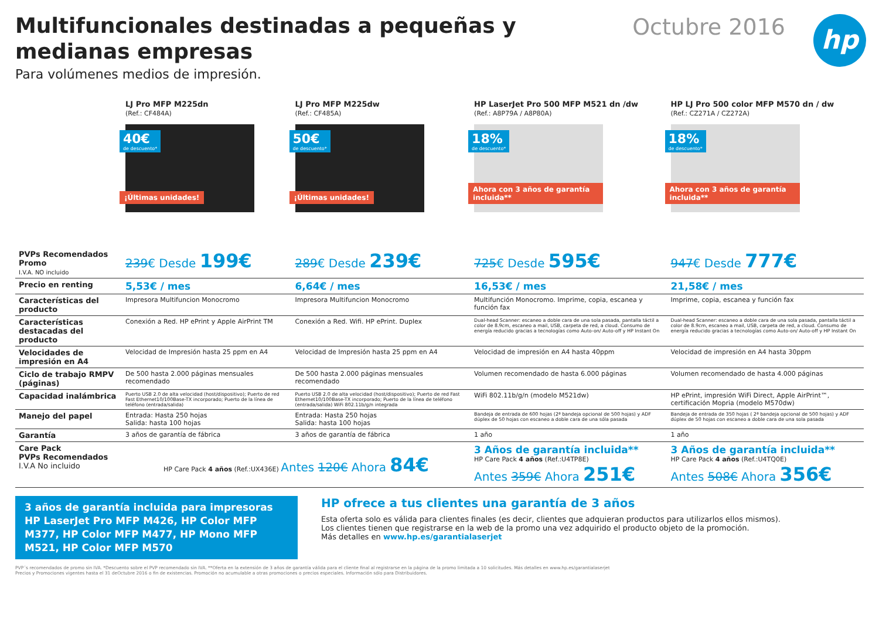Multifuncionales destinadas a pequeñas y medianas empresas
Para volúmenes medios de impresión.
Octubre 2016 hp
| | LJ Pro MFP M225dn (Ref.: CF484A) 40€ de descuento* ¡Últimas unidades! | LJ Pro MFP M225dw (Ref.: CF485A) 50€ de descuento* ¡Últimas unidades! | HP LaserJet Pro 500 MFP M521 dn /dw (Ref.: A8P79A / A8P80A) 18% de descuento* Ahora con 3 años de garantía incluida** | HP LJ Pro 500 color MFP M570 dn / dw (Ref.: CZ271A / CZ272A) 18% de descuento* Ahora con 3 años de garantía incluida** |
| PVPs Recomendados Promo I.V.A. NO incluido | 239 € Desde 199€ | 289 € Desde 239€ | 725 € Desde 595€ | 947 € Desde 777€ |
| Precio en renting | 5,53€ / mes | 6,64€ / mes | 16,53€ / mes | 21,58€ / mes |
| Características del producto | Impresora Multifuncion Monocromo | Impresora Multifuncion Monocromo | Multifunción Monocromo. Imprime, copia, escanea y función fax | Imprime, copia, escanea y función fax |
| Características destacadas del producto | Conexión a Red. HP ePrint y Apple AirPrint TM | Conexión a Red. Wifi. HP ePrint. Duplex | Dual-head Scanner: escaneo a doble cara de una sola pasada, pantalla táctil a color de 8.9cm, escaneo a mail, USB, carpeta de red, a cloud. Consumo de energía reducido gracias a tecnologías como Auto-on/ Auto-off y HP Instant On | Dual-head Scanner: escaneo a doble cara de una sola pasada, pantalla táctil a color de 8.9cm, escaneo a mail, USB, carpeta de red, a cloud. Consumo de energía reducido gracias a tecnologías como Auto-on/ Auto-off y HP Instant On |
| Velocidades de impresión en A4 | Velocidad de Impresión hasta 25 ppm en A4 | Velocidad de Impresión hasta 25 ppm en A4 | Velocidad de impresión en A4 hasta 40ppm | Velocidad de impresión en A4 hasta 30ppm |
| Ciclo de trabajo RMPV (páginas) | De 500 hasta 2.000 páginas mensuales recomendado | De 500 hasta 2.000 páginas mensuales recomendado | Volumen recomendado de hasta 6.000 páginas | Volumen recomendado de hasta 4.000 páginas |
| Capacidad inalámbrica | Puerto USB 2.0 de alta velocidad (host/dispositivo); Puerto de red Fast Ethernet10/100Base-TX incorporado; Puerto de la línea de teléfono (entrada/salida) | Puerto USB 2.0 de alta velocidad (host/dispositivo); Puerto de red Fast Ethernet10/100Base-TX incorporado; Puerto de la línea de teléfono (entrada/salida) WiFi 802.11b/g/n integrada | WiFi 802.11b/g/n (modelo M521dw) | HP ePrint, impresión WiFi Direct, Apple AirPrint™, certificación Mopria (modelo M570dw) |
| Manejo del papel | Entrada: Hasta 250 hojas Salida: hasta 100 hojas | Entrada: Hasta 250 hojas Salida: hasta 100 hojas | Bandeja de entrada de 600 hojas (2ª bandeja opcional de 500 hojas) y ADF dúplex de 50 hojas con escaneo a doble cara de una sóla pasada | Bandeja de entrada de 350 hojas ( 2ª bandeja opcional de 500 hojas) y ADF dúplex de 50 hojas con escaneo a doble cara de una sola pasada |
| Garantía | 3 años de garantía de fábrica | 3 años de garantía de fábrica | 1 año | 1 año |
| Care Pack PVPs Recomendados I.V.A No incluido | HP Care Pack 4 años (Ref.:UX436E) Antes 120€ Ahora 84€ | | 3 Años de garantía incluida** HP Care Pack 4 años (Ref.:U4TP8E) Antes 359€ Ahora 251€ | 3 Años de garantía incluida** HP Care Pack 4 años (Ref.:U4TQ0E) Antes 508€ Ahora 356€ |
3 años de garantía incluida para impresoras HP LaserJet Pro MFP M426, HP Color MFP M377, HP Color MFP M477, HP Mono MFP M521, HP Color MFP M570
HP ofrece a tus clientes una garantía de 3 años
Esta oferta solo es válida para clientes finales (es decir, clientes que adquieran productos para utilizarlos ellos mismos).
Los clientes tienen que registrarse en la web de la promo una vez adquirido el producto objeto de la promoción.
Más detalles en www.hp.es/garantialaserjet
PVP´s recomendados de promo sin IVA. *Descuento sobre el PVP recomendado sin IVA. **Oferta en la extensión de 3 años de garantía válida para el cliente final al registrarse en la página de la promo limitada a 10 solicitudes. Más detalles en www.hp.es/garantialaserjet
Precios y Promociones vigentes hasta el 31 deOctubre 2016 o fin de existencias. Promoción no acumulable a otras promociones o precios especiales. Información sólo para Distribuidores.